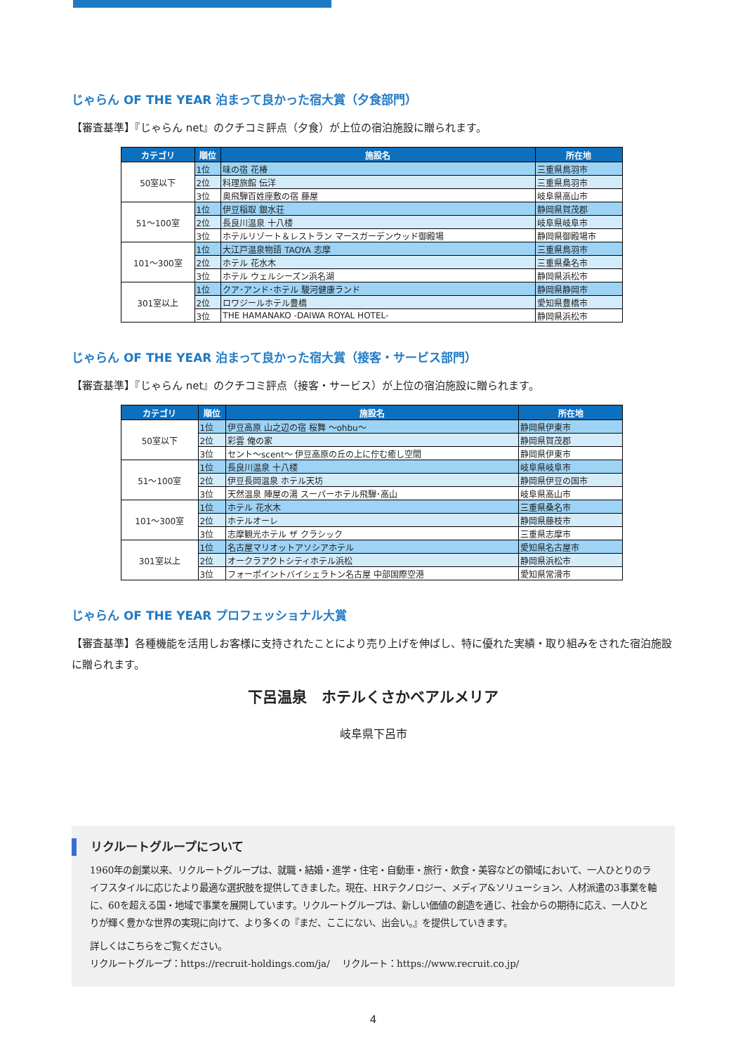じゃらん OF THE YEAR 泊まって良かった宿大賞（夕食部門）
【審査基準】『じゃらん net』のクチコミ評点（夕食）が上位の宿泊施設に贈られます。
| カテゴリ | 順位 | 施設名 | 所在地 |
| --- | --- | --- | --- |
| 50室以下 | 1位 | 味の宿 花椿 | 三重県鳥羽市 |
| | 2位 | 料理旅館 伝洋 | 三重県鳥羽市 |
| | 3位 | 奥飛騨百姓座敷の宿 藤屋 | 岐阜県高山市 |
| 51～100室 | 1位 | 伊豆稲取 銀水荘 | 静岡県賀茂郡 |
| | 2位 | 長良川温泉 十八楼 | 岐阜県岐阜市 |
| | 3位 | ホテルリゾート＆レストラン マースガーデンウッド御殿場 | 静岡県御殿場市 |
| 101～300室 | 1位 | 大江戸温泉物語 TAOYA 志摩 | 三重県鳥羽市 |
| | 2位 | ホテル 花水木 | 三重県桑名市 |
| | 3位 | ホテル ウェルシーズン浜名湖 | 静岡県浜松市 |
| 301室以上 | 1位 | クア･アンド･ホテル 駿河健康ランド | 静岡県静岡市 |
| | 2位 | ロワジールホテル豊橋 | 愛知県豊橋市 |
| | 3位 | THE HAMANAKO -DAIWA ROYAL HOTEL- | 静岡県浜松市 |
じゃらん OF THE YEAR 泊まって良かった宿大賞（接客・サービス部門）
【審査基準】『じゃらん net』のクチコミ評点（接客・サービス）が上位の宿泊施設に贈られます。
| カテゴリ | 順位 | 施設名 | 所在地 |
| --- | --- | --- | --- |
| 50室以下 | 1位 | 伊豆高原 山之辺の宿 桜舞 ～ohbu～ | 静岡県伊東市 |
| | 2位 | 彩雲 俺の家 | 静岡県賀茂郡 |
| | 3位 | セント～scent～ 伊豆高原の丘の上に佇む癒し空間 | 静岡県伊東市 |
| 51～100室 | 1位 | 長良川温泉 十八楼 | 岐阜県岐阜市 |
| | 2位 | 伊豆長岡温泉 ホテル天坊 | 静岡県伊豆の国市 |
| | 3位 | 天然温泉 陣屋の湯 スーパーホテル飛騨･高山 | 岐阜県高山市 |
| 101～300室 | 1位 | ホテル 花水木 | 三重県桑名市 |
| | 2位 | ホテルオーレ | 静岡県藤枝市 |
| | 3位 | 志摩観光ホテル ザ クラシック | 三重県志摩市 |
| 301室以上 | 1位 | 名古屋マリオットアソシアホテル | 愛知県名古屋市 |
| | 2位 | オークラアクトシティホテル浜松 | 静岡県浜松市 |
| | 3位 | フォーポイントバイシェラトン名古屋 中部国際空港 | 愛知県常滑市 |
じゃらん OF THE YEAR プロフェッショナル大賞
【審査基準】各種機能を活用しお客様に支持されたことにより売り上げを伸ばし、特に優れた実績・取り組みをされた宿泊施設に贈られます。
下呂温泉　ホテルくさかベアルメリア
岐阜県下呂市
リクルートグループについて
1960年の創業以来、リクルートグループは、就職・結婚・進学・住宅・自動車・旅行・飲食・美容などの領域において、一人ひとりのライフスタイルに応じたより最適な選択肢を提供してきました。現在、HRテクノロジー、メディア&ソリューション、人材派遣の3事業を軸に、60を超える国・地域で事業を展開しています。リクルートグループは、新しい価値の創造を通じ、社会からの期待に応え、一人ひとりが輝く豊かな世界の実現に向けて、より多くの『まだ、ここにない、出会い。』を提供していきます。
詳しくはこちらをご覧ください。
リクルートグループ：https://recruit-holdings.com/ja/　 リクルート：https://www.recruit.co.jp/
4